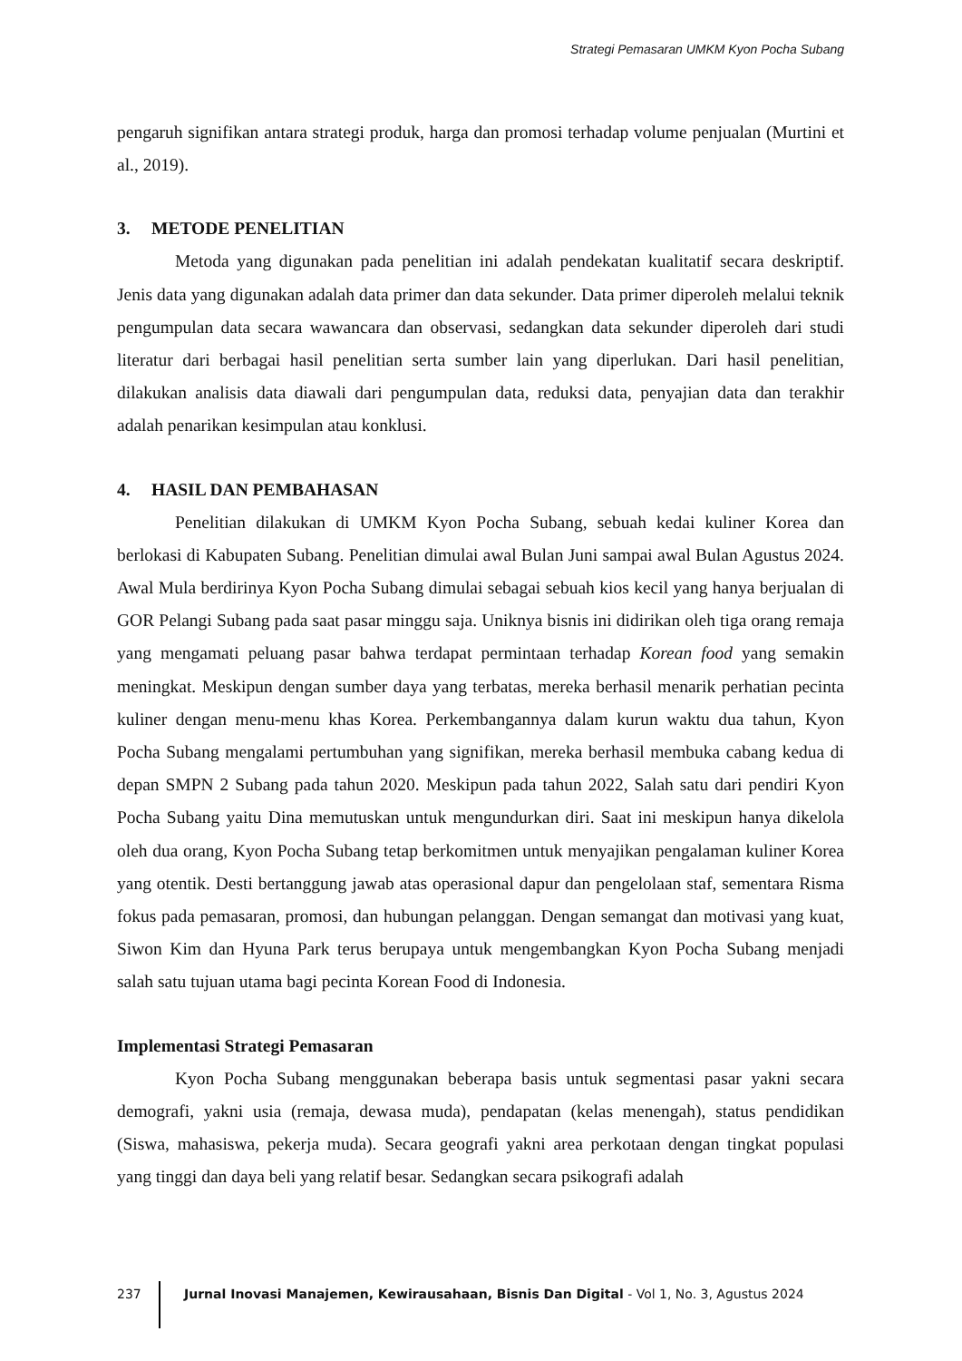Strategi Pemasaran UMKM Kyon Pocha Subang
pengaruh signifikan antara strategi produk, harga dan promosi terhadap volume penjualan (Murtini et al., 2019).
3. METODE PENELITIAN
Metoda yang digunakan pada penelitian ini adalah pendekatan kualitatif secara deskriptif. Jenis data yang digunakan adalah data primer dan data sekunder. Data primer diperoleh melalui teknik pengumpulan data secara wawancara dan observasi, sedangkan data sekunder diperoleh dari studi literatur dari berbagai hasil penelitian serta sumber lain yang diperlukan. Dari hasil penelitian, dilakukan analisis data diawali dari pengumpulan data, reduksi data, penyajian data dan terakhir adalah penarikan kesimpulan atau konklusi.
4. HASIL DAN PEMBAHASAN
Penelitian dilakukan di UMKM Kyon Pocha Subang, sebuah kedai kuliner Korea dan berlokasi di Kabupaten Subang. Penelitian dimulai awal Bulan Juni sampai awal Bulan Agustus 2024. Awal Mula berdirinya Kyon Pocha Subang dimulai sebagai sebuah kios kecil yang hanya berjualan di GOR Pelangi Subang pada saat pasar minggu saja. Uniknya bisnis ini didirikan oleh tiga orang remaja yang mengamati peluang pasar bahwa terdapat permintaan terhadap Korean food yang semakin meningkat. Meskipun dengan sumber daya yang terbatas, mereka berhasil menarik perhatian pecinta kuliner dengan menu-menu khas Korea. Perkembangannya dalam kurun waktu dua tahun, Kyon Pocha Subang mengalami pertumbuhan yang signifikan, mereka berhasil membuka cabang kedua di depan SMPN 2 Subang pada tahun 2020. Meskipun pada tahun 2022, Salah satu dari pendiri Kyon Pocha Subang yaitu Dina memutuskan untuk mengundurkan diri. Saat ini meskipun hanya dikelola oleh dua orang, Kyon Pocha Subang tetap berkomitmen untuk menyajikan pengalaman kuliner Korea yang otentik. Desti bertanggung jawab atas operasional dapur dan pengelolaan staf, sementara Risma fokus pada pemasaran, promosi, dan hubungan pelanggan. Dengan semangat dan motivasi yang kuat, Siwon Kim dan Hyuna Park terus berupaya untuk mengembangkan Kyon Pocha Subang menjadi salah satu tujuan utama bagi pecinta Korean Food di Indonesia.
Implementasi Strategi Pemasaran
Kyon Pocha Subang menggunakan beberapa basis untuk segmentasi pasar yakni secara demografi, yakni usia (remaja, dewasa muda), pendapatan (kelas menengah), status pendidikan (Siswa, mahasiswa, pekerja muda). Secara geografi yakni area perkotaan dengan tingkat populasi yang tinggi dan daya beli yang relatif besar. Sedangkan secara psikografi adalah
237 Jurnal Inovasi Manajemen, Kewirausahaan, Bisnis Dan Digital - Vol 1, No. 3, Agustus 2024